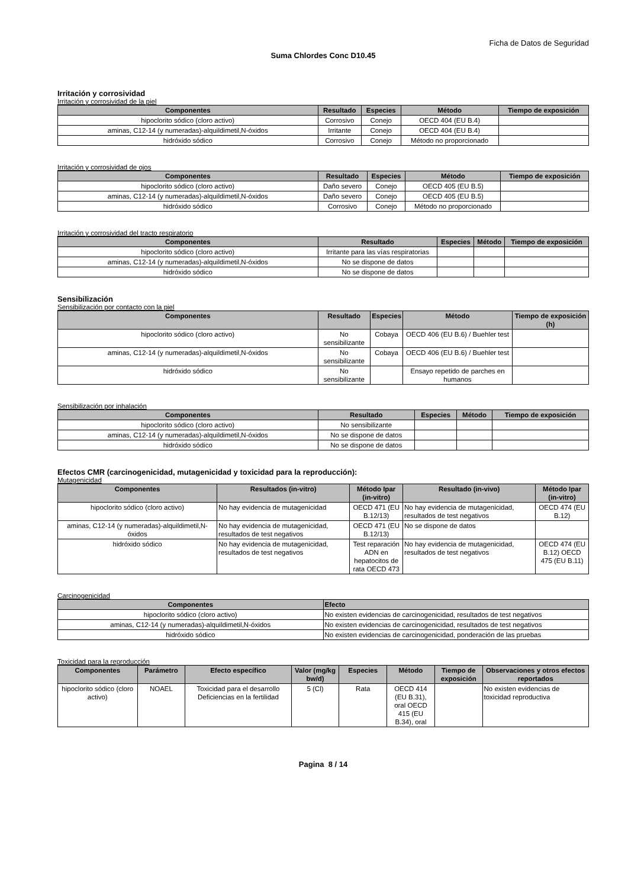Ficha de Datos de Seguridad
Suma Chlordes Conc D10.45
Irritación y corrosividad
Irritación y corrosividad de la piel
| Componentes | Resultado | Especies | Método | Tiempo de exposición |
| --- | --- | --- | --- | --- |
| hipoclorito sódico (cloro activo) | Corrosivo | Conejo | OECD 404 (EU B.4) | |
| aminas, C12-14 (y numeradas)-alquildimetil,N-óxidos | Irritante | Conejo | OECD 404 (EU B.4) | |
| hidróxido sódico | Corrosivo | Conejo | Método no proporcionado | |
Irritación y corrosividad de ojos
| Componentes | Resultado | Especies | Método | Tiempo de exposición |
| --- | --- | --- | --- | --- |
| hipoclorito sódico (cloro activo) | Daño severo | Conejo | OECD 405 (EU B.5) | |
| aminas, C12-14 (y numeradas)-alquildimetil,N-óxidos | Daño severo | Conejo | OECD 405 (EU B.5) | |
| hidróxido sódico | Corrosivo | Conejo | Método no proporcionado | |
Irritación y corrosividad del tracto respiratorio
| Componentes | Resultado | Especies | Método | Tiempo de exposición |
| --- | --- | --- | --- | --- |
| hipoclorito sódico (cloro activo) | Irritante para las vías respiratorias | | | |
| aminas, C12-14 (y numeradas)-alquildimetil,N-óxidos | No se dispone de datos | | | |
| hidróxido sódico | No se dispone de datos | | | |
Sensibilización
Sensibilización por contacto con la piel
| Componentes | Resultado | Especies | Método | Tiempo de exposición (h) |
| --- | --- | --- | --- | --- |
| hipoclorito sódico (cloro activo) | No sensibilizante | Cobaya | OECD 406 (EU B.6) / Buehler test | |
| aminas, C12-14 (y numeradas)-alquildimetil,N-óxidos | No sensibilizante | Cobaya | OECD 406 (EU B.6) / Buehler test | |
| hidróxido sódico | No sensibilizante | | Ensayo repetido de parches en humanos | |
Sensibilización por inhalación
| Componentes | Resultado | Especies | Método | Tiempo de exposición |
| --- | --- | --- | --- | --- |
| hipoclorito sódico (cloro activo) | No sensibilizante | | | |
| aminas, C12-14 (y numeradas)-alquildimetil,N-óxidos | No se dispone de datos | | | |
| hidróxido sódico | No se dispone de datos | | | |
Efectos CMR (carcinogenicidad, mutagenicidad y toxicidad para la reproducción):
Mutagenicidad
| Componentes | Resultados (in-vitro) | Método Ipar (in-vitro) | Resultado (in-vivo) | Método Ipar (in-vitro) |
| --- | --- | --- | --- | --- |
| hipoclorito sódico (cloro activo) | No hay evidencia de mutagenicidad | OECD 471 (EU B.12/13) | No hay evidencia de mutagenicidad, resultados de test negativos | OECD 474 (EU B.12) |
| aminas, C12-14 (y numeradas)-alquildimetil,N-óxidos | No hay evidencia de mutagenicidad, resultados de test negativos | OECD 471 (EU B.12/13) | No se dispone de datos | |
| hidróxido sódico | No hay evidencia de mutagenicidad, resultados de test negativos | Test reparación ADN en hepatocitos de rata OECD 473 | No hay evidencia de mutagenicidad, resultados de test negativos | OECD 474 (EU B.12) OECD 475 (EU B.11) |
Carcinogenicidad
| Componentes | Efecto |
| --- | --- |
| hipoclorito sódico (cloro activo) | No existen evidencias de carcinogenicidad, resultados de test negativos |
| aminas, C12-14 (y numeradas)-alquildimetil,N-óxidos | No existen evidencias de carcinogenicidad, resultados de test negativos |
| hidróxido sódico | No existen evidencias de carcinogenicidad, ponderación de las pruebas |
Toxicidad para la reproducción
| Componentes | Parámetro | Efecto específico | Valor (mg/kg bw/d) | Especies | Método | Tiempo de exposición | Observaciones y otros efectos reportados |
| --- | --- | --- | --- | --- | --- | --- | --- |
| hipoclorito sódico (cloro activo) | NOAEL | Toxicidad para el desarrollo Deficiencias en la fertilidad | 5 (Cl) | Rata | OECD 414 (EU B.31), oral OECD 415 (EU B.34), oral | | No existen evidencias de toxicidad reproductiva |
Pagina 8 / 14